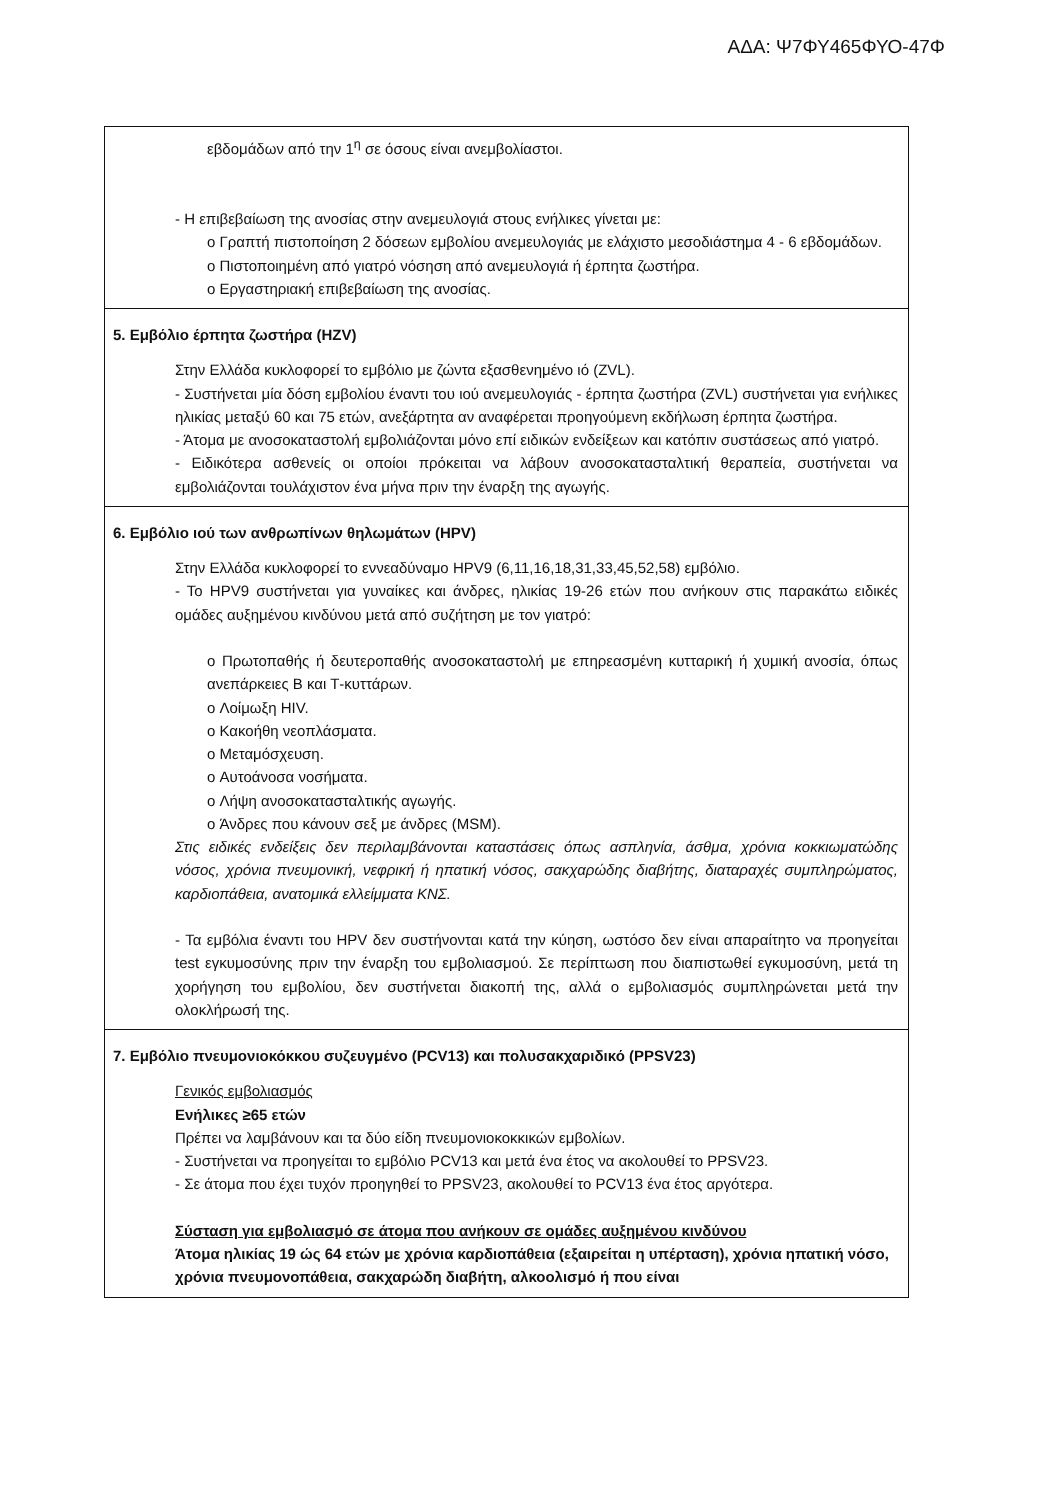ΑΔΑ: Ψ7ΦΥ465ΦΥΟ-47Φ
| εβδομάδων από την 1<sup>η</sup> σε όσους είναι ανεμβολίαστοι. - Η επιβεβαίωση της ανοσίας στην ανεμευλογιά στους ενήλικες γίνεται με: o Γραπτή πιστοποίηση 2 δόσεων εμβολίου ανεμευλογιάς με ελάχιστο μεσοδιάστημα 4 - 6 εβδομάδων. o Πιστοποιημένη από γιατρό νόσηση από ανεμευλογιά ή έρπητα ζωστήρα. o Εργαστηριακή επιβεβαίωση της ανοσίας. |
| 5. Εμβόλιο έρπητα ζωστήρα (HZV) Στην Ελλάδα κυκλοφορεί το εμβόλιο με ζώντα εξασθενημένο ιό (ZVL). - Συστήνεται μία δόση εμβολίου έναντι του ιού ανεμευλογιάς - έρπητα ζωστήρα (ZVL) συστήνεται για ενήλικες ηλικίας μεταξύ 60 και 75 ετών, ανεξάρτητα αν αναφέρεται προηγούμενη εκδήλωση έρπητα ζωστήρα. - Άτομα με ανοσοκαταστολή εμβολιάζονται μόνο επί ειδικών ενδείξεων και κατόπιν συστάσεως από γιατρό. - Ειδικότερα ασθενείς οι οποίοι πρόκειται να λάβουν ανοσοκατασταλτική θεραπεία, συστήνεται να εμβολιάζονται τουλάχιστον ένα μήνα πριν την έναρξη της αγωγής. |
| 6. Εμβόλιο ιού των ανθρωπίνων θηλωμάτων (HPV) Στην Ελλάδα κυκλοφορεί το εννεαδύναμο HPV9 (6,11,16,18,31,33,45,52,58) εμβόλιο. - Το HPV9 συστήνεται για γυναίκες και άνδρες, ηλικίας 19-26 ετών που ανήκουν στις παρακάτω ειδικές ομάδες αυξημένου κινδύνου μετά από συζήτηση με τον γιατρό: o Πρωτοπαθής ή δευτεροπαθής ανοσοκαταστολή με επηρεασμένη κυτταρική ή χυμική ανοσία, όπως ανεπάρκειες Β και Τ-κυττάρων. o Λοίμωξη HIV. o Κακοήθη νεοπλάσματα. o Μεταμόσχευση. o Αυτοάνοσα νοσήματα. o Λήψη ανοσοκατασταλτικής αγωγής. o Άνδρες που κάνουν σεξ με άνδρες (MSM). Στις ειδικές ενδείξεις δεν περιλαμβάνονται καταστάσεις όπως ασπληνία, άσθμα, χρόνια κοκκιωματώδης νόσος, χρόνια πνευμονική, νεφρική ή ηπατική νόσος, σακχαρώδης διαβήτης, διαταραχές συμπληρώματος, καρδιοπάθεια, ανατομικά ελλείμματα ΚΝΣ. - Τα εμβόλια έναντι του HPV δεν συστήνονται κατά την κύηση, ωστόσο δεν είναι απαραίτητο να προηγείται test εγκυμοσύνης πριν την έναρξη του εμβολιασμού. Σε περίπτωση που διαπιστωθεί εγκυμοσύνη, μετά τη χορήγηση του εμβολίου, δεν συστήνεται διακοπή της, αλλά ο εμβολιασμός συμπληρώνεται μετά την ολοκλήρωσή της. |
| 7. Εμβόλιο πνευμονιοκόκκου συζευγμένο (PCV13) και πολυσακχαριδικό (PPSV23) Γενικός εμβολιασμός Ενήλικες ≥65 ετών Πρέπει να λαμβάνουν και τα δύο είδη πνευμονιοκοκκικών εμβολίων. - Συστήνεται να προηγείται το εμβόλιο PCV13 και μετά ένα έτος να ακολουθεί το PPSV23. - Σε άτομα που έχει τυχόν προηγηθεί το PPSV23, ακολουθεί το PCV13 ένα έτος αργότερα. Σύσταση για εμβολιασμό σε άτομα που ανήκουν σε ομάδες αυξημένου κινδύνου Άτομα ηλικίας 19 ώς 64 ετών με χρόνια καρδιοπάθεια (εξαιρείται η υπέρταση), χρόνια ηπατική νόσο, χρόνια πνευμονοπάθεια, σακχαρώδη διαβήτη, αλκοολισμό ή που είναι |